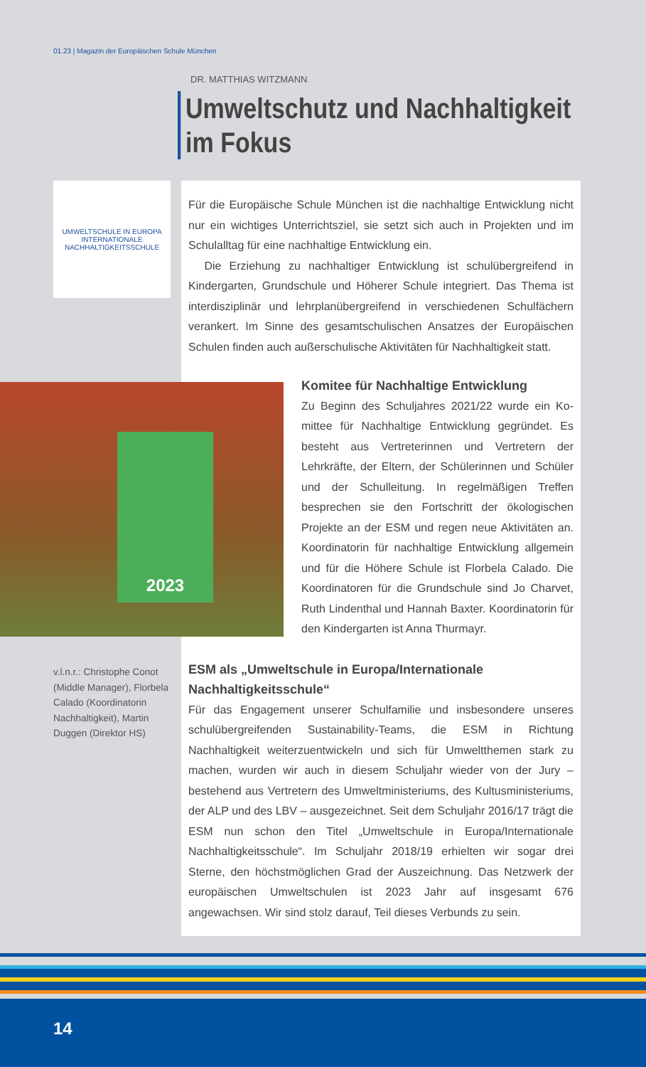01.23 | Magazin der Europäischen Schule München
DR. MATTHIAS WITZMANN
Umweltschutz und Nachhaltigkeit
im Fokus
UMWELTSCHULE IN EUROPA
INTERNATIONALE NACHHALTIGKEITSSCHULE
Für die Europäische Schule München ist die nachhaltige Entwicklung nicht nur ein wichtiges Unterrichtsziel, sie setzt sich auch in Projekten und im Schulalltag für eine nachhaltige Entwicklung ein.
Die Erziehung zu nachhaltiger Entwicklung ist schulübergreifend in Kindergarten, Grundschule und Höherer Schule integriert. Das Thema ist interdisziplinär und lehrplanübergreifend in verschiedenen Schulfächern verankert. Im Sinne des gesamtschulischen Ansatzes der Europäischen Schulen finden auch außerschulische Aktivitäten für Nachhaltigkeit statt.
Komitee für Nachhaltige Entwicklung
Zu Beginn des Schuljahres 2021/22 wurde ein Ko­mittee für Nachhaltige Entwicklung gegründet. Es besteht aus Vertreterinnen und Vertretern der Lehrkräfte, der Eltern, der Schülerinnen und Schüler und der Schulleitung. In regelmäßigen Treffen besprechen sie den Fortschritt der ökologischen Projekte an der ESM und regen neue Aktivitäten an. Koordinatorin für nachhaltige Entwicklung allgemein und für die Höhere Schule ist Florbela Calado. Die Koordinatoren für die Grundschule sind Jo Charvet, Ruth Lindenthal und Hannah Baxter. Koordinatorin für den Kindergarten ist Anna Thurmayr.
ESM als „Umweltschule in Europa/Internationale Nachhaltigkeitsschule“
Für das Engagement unserer Schulfamilie und insbesondere unseres schulübergreifenden Sustainability-Teams, die ESM in Richtung Nachhaltigkeit weiterzuentwickeln und sich für Umweltthemen stark zu machen, wurden wir auch in diesem Schuljahr wieder von der Jury – bestehend aus Vertretern des Umweltministeriums, des Kultusministeriums, der ALP und des LBV – ausgezeichnet. Seit dem Schuljahr 2016/17 trägt die ESM nun schon den Titel „Umweltschule in Europa/Internationale Nachhaltigkeitsschule“. Im Schuljahr 2018/19 erhielten wir sogar drei Sterne, den höchstmöglichen Grad der Auszeichnung. Das Netzwerk der europäischen Umweltschulen ist 2023 Jahr auf insgesamt 676 angewachsen. Wir sind stolz darauf, Teil dieses Verbunds zu sein.
2023
v.l.n.r.: Christophe Conot (Middle Manager), Florbela Calado (Koordinatorin Nachhaltigkeit), Martin Duggen (Direktor HS)
14